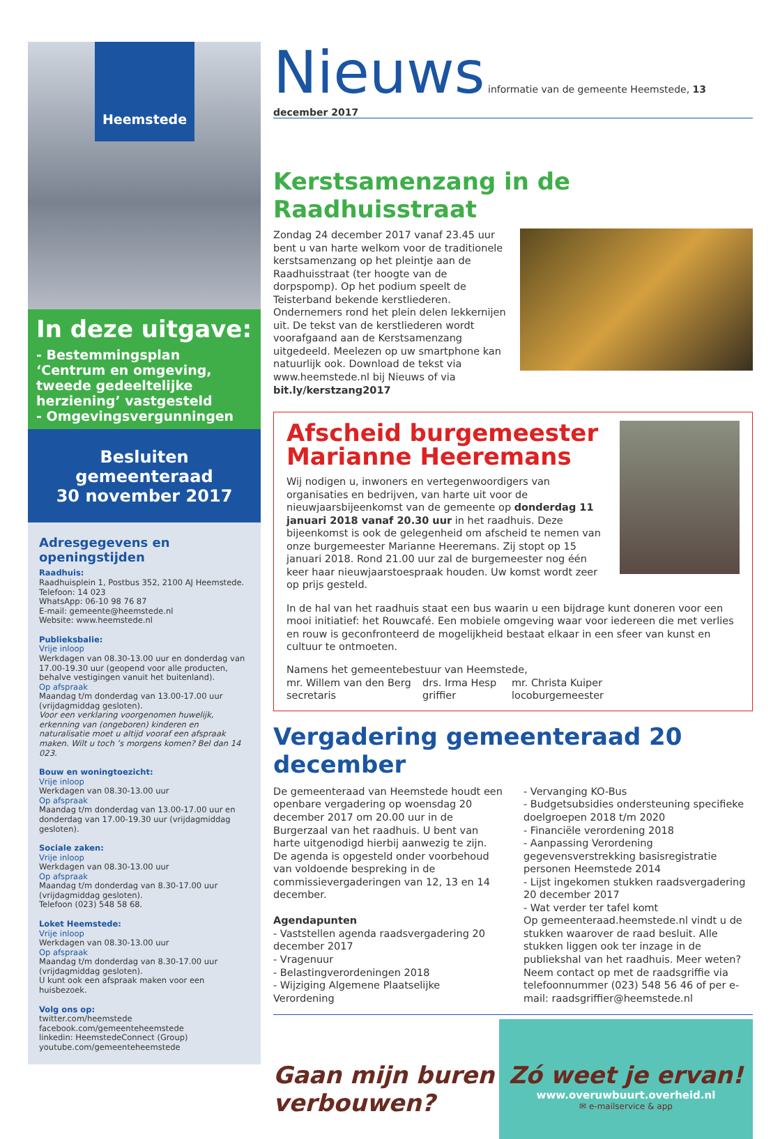Heemstede
In deze uitgave:
- Bestemmingsplan ‘Centrum en omgeving, tweede gedeeltelijke herziening’ vastgesteld
- Omgevingsvergunningen
Besluiten gemeenteraad
30 november 2017
Adresgegevens en openingstijden
Raadhuis:
Raadhuisplein 1, Postbus 352, 2100 AJ Heemstede.
Telefoon: 14 023
WhatsApp: 06-10 98 76 87
E-mail: gemeente@heemstede.nl
Website: www.heemstede.nl
Publieksbalie:
Vrije inloop
Werkdagen van 08.30-13.00 uur en donderdag van 17.00-19.30 uur (geopend voor alle producten, behalve vestigingen vanuit het buitenland).
Op afspraak
Maandag t/m donderdag van 13.00-17.00 uur (vrijdagmiddag gesloten).
Voor een verklaring voorgenomen huwelijk, erkenning van (ongeboren) kinderen en naturalisatie moet u altijd vooraf een afspraak maken. Wilt u toch ’s morgens komen? Bel dan 14 023.
Bouw en woningtoezicht:
Vrije inloop
Werkdagen van 08.30-13.00 uur
Op afspraak
Maandag t/m donderdag van 13.00-17.00 uur en donderdag van 17.00-19.30 uur (vrijdagmiddag gesloten).
Sociale zaken:
Vrije inloop
Werkdagen van 08.30-13.00 uur
Op afspraak
Maandag t/m donderdag van 8.30-17.00 uur (vrijdagmiddag gesloten).
Telefoon (023) 548 58 68.
Loket Heemstede:
Vrije inloop
Werkdagen van 08.30-13.00 uur
Op afspraak
Maandag t/m donderdag van 8.30-17.00 uur (vrijdagmiddag gesloten).
U kunt ook een afspraak maken voor een huisbezoek.
Volg ons op:
twitter.com/heemstede
facebook.com/gemeenteheemstede
linkedin: HeemstedeConnect (Group)
youtube.com/gemeenteheemstede
Nieuws
informatie van de gemeente Heemstede, 13 december 2017
Kerstsamenzang in de Raadhuisstraat
Zondag 24 december 2017 vanaf 23.45 uur bent u van harte welkom voor de traditionele kerstsamenzang op het pleintje aan de Raadhuisstraat (ter hoogte van de dorpspomp). Op het podium speelt de Teisterband bekende kerstliederen. Ondernemers rond het plein delen lekkernijen uit. De tekst van de kerstliederen wordt voorafgaand aan de Kerstsamenzang uitgedeeld. Meelezen op uw smartphone kan natuurlijk ook. Download de tekst via www.heemstede.nl bij Nieuws of via bit.ly/kerstzang2017
Afscheid burgemeester Marianne Heeremans
Wij nodigen u, inwoners en vertegenwoordigers van organisaties en bedrijven, van harte uit voor de nieuwjaarsbijeenkomst van de gemeente op donderdag 11 januari 2018 vanaf 20.30 uur in het raadhuis. Deze bijeenkomst is ook de gelegenheid om afscheid te nemen van onze burgemeester Marianne Heeremans. Zij stopt op 15 januari 2018. Rond 21.00 uur zal de burgemeester nog één keer haar nieuwjaarstoespraak houden. Uw komst wordt zeer op prijs gesteld.
In de hal van het raadhuis staat een bus waarin u een bijdrage kunt doneren voor een mooi initiatief: het Rouwcafé. Een mobiele omgeving waar voor iedereen die met verlies en rouw is geconfronteerd de mogelijkheid bestaat elkaar in een sfeer van kunst en cultuur te ontmoeten.
Namens het gemeentebestuur van Heemstede,
mr. Willem van den Berg
secretaris
drs. Irma Hesp
griffier
mr. Christa Kuiper
locoburgemeester
Vergadering gemeenteraad 20 december
De gemeenteraad van Heemstede houdt een openbare vergadering op woensdag 20 december 2017 om 20.00 uur in de Burgerzaal van het raadhuis. U bent van harte uitgenodigd hierbij aanwezig te zijn. De agenda is opgesteld onder voorbehoud van voldoende bespreking in de commissievergaderingen van 12, 13 en 14 december.
Agendapunten
- Vaststellen agenda raadsvergadering 20 december 2017
- Vragenuur
- Belastingverordeningen 2018
- Wijziging Algemene Plaatselijke Verordening
- Vervanging KO-Bus
- Budgetsubsidies ondersteuning specifieke doelgroepen 2018 t/m 2020
- Financiële verordening 2018
- Aanpassing Verordening gegevensverstrekking basisregistratie personen Heemstede 2014
- Lijst ingekomen stukken raadsvergadering 20 december 2017
- Wat verder ter tafel komt
Op gemeenteraad.heemstede.nl vindt u de stukken waarover de raad besluit. Alle stukken liggen ook ter inzage in de publiekshal van het raadhuis. Meer weten? Neem contact op met de raadsgriffie via telefoonnummer (023) 548 56 46 of per e-mail: raadsgriffier@heemstede.nl
Gaan mijn buren verbouwen?
Zó weet je ervan!
www.overuwbuurt.overheid.nl
✉ e-mailservice & app